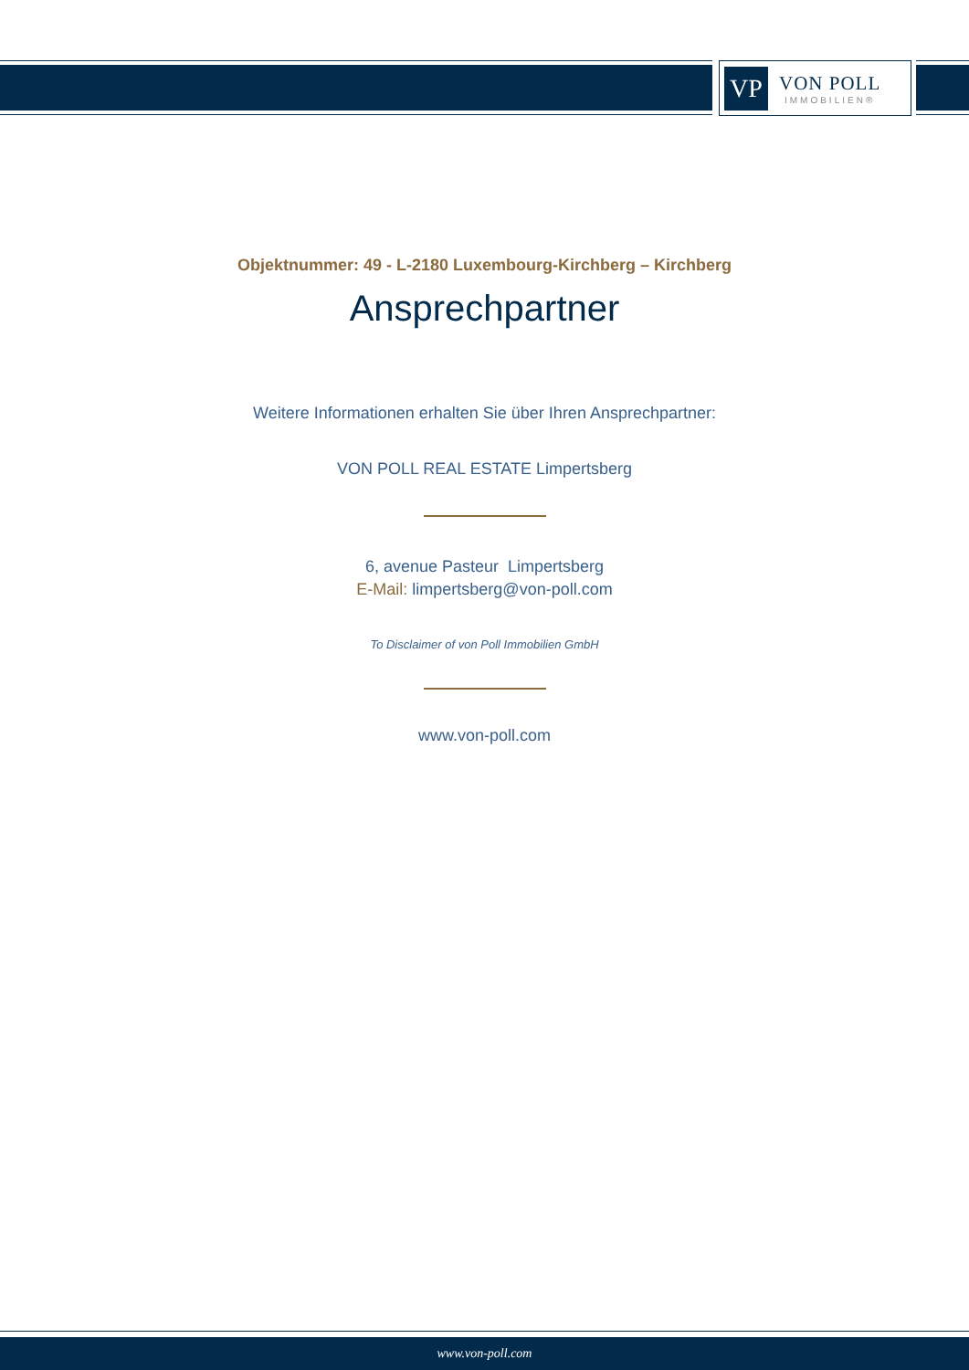VP
VON POLL
IMMOBILIEN®
Objektnummer: 49 - L-2180 Luxembourg-Kirchberg – Kirchberg
Ansprechpartner
Weitere Informationen erhalten Sie über Ihren Ansprechpartner:
VON POLL REAL ESTATE Limpertsberg
6, avenue Pasteur Limpertsberg
E-Mail: limpertsberg@von-poll.com
To Disclaimer of von Poll Immobilien GmbH
www.von-poll.com
www.von-poll.com